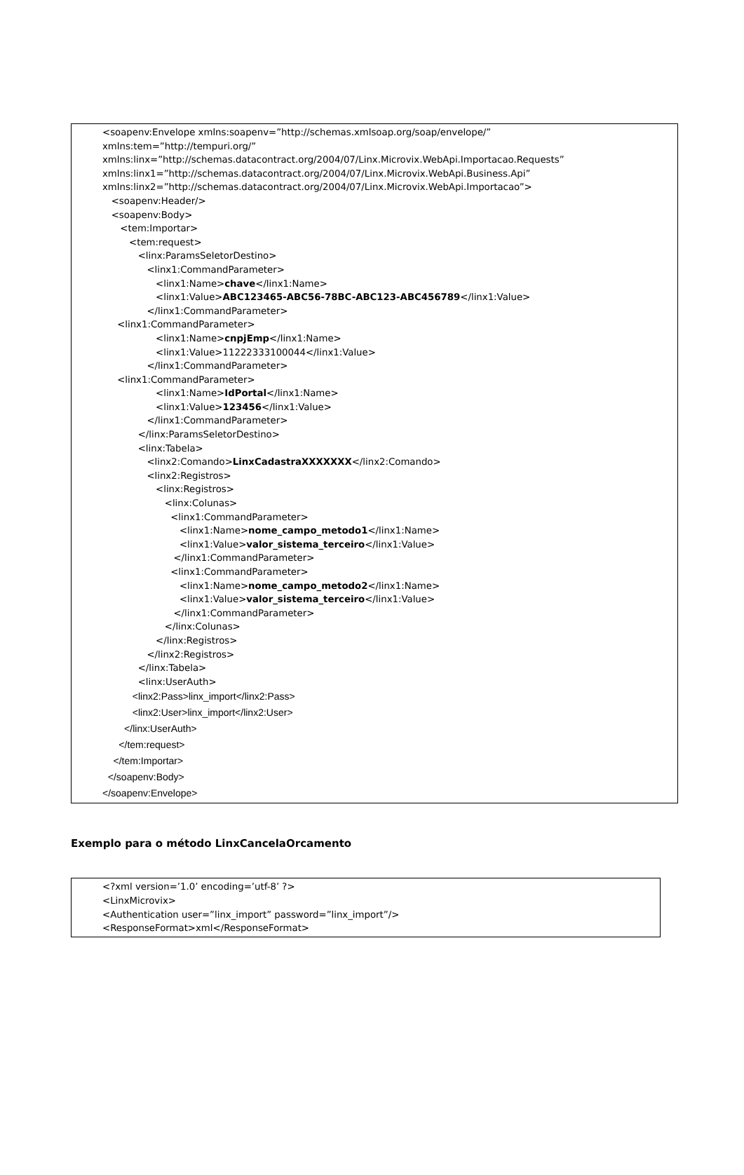<soapenv:Envelope xmlns:soapenv=”http://schemas.xmlsoap.org/soap/envelope/” xmlns:tem=”http://tempuri.org/” xmlns:linx=”http://schemas.datacontract.org/2004/07/Linx.Microvix.WebApi.Importacao.Requests” xmlns:linx1=”http://schemas.datacontract.org/2004/07/Linx.Microvix.WebApi.Business.Api” xmlns:linx2=”http://schemas.datacontract.org/2004/07/Linx.Microvix.WebApi.Importacao”> <soapenv:Header/> <soapenv:Body> <tem:Importar> <tem:request> <linx:ParamsSeletorDestino> <linx1:CommandParameter> <linx1:Name>chave</linx1:Name> <linx1:Value>ABC123465-ABC56-78BC-ABC123-ABC456789</linx1:Value> </linx1:CommandParameter> <linx1:CommandParameter> <linx1:Name>cnpjEmp</linx1:Name> <linx1:Value>11222333100044</linx1:Value> </linx1:CommandParameter> <linx1:CommandParameter> <linx1:Name>IdPortal</linx1:Name> <linx1:Value>123456</linx1:Value> </linx1:CommandParameter> </linx:ParamsSeletorDestino> <linx:Tabela> <linx2:Comando>LinxCadastraXXXXXXX</linx2:Comando> <linx2:Registros> <linx:Registros> <linx:Colunas> <linx1:CommandParameter> <linx1:Name>nome_campo_metodo1</linx1:Name> <linx1:Value>valor_sistema_terceiro</linx1:Value> </linx1:CommandParameter> <linx1:CommandParameter> <linx1:Name>nome_campo_metodo2</linx1:Name> <linx1:Value>valor_sistema_terceiro</linx1:Value> </linx1:CommandParameter> </linx:Colunas> </linx:Registros> </linx2:Registros> </linx:Tabela> <linx:UserAuth> <linx2:Pass>linx_import</linx2:Pass> <linx2:User>linx_import</linx2:User> </linx:UserAuth> </tem:request> </tem:Importar> </soapenv:Body> </soapenv:Envelope>
Exemplo para o método LinxCancelaOrcamento
<?xml version=’1.0’ encoding=’utf-8’ ?> <LinxMicrovix> <Authentication user=”linx_import” password=”linx_import”/> <ResponseFormat>xml</ResponseFormat>